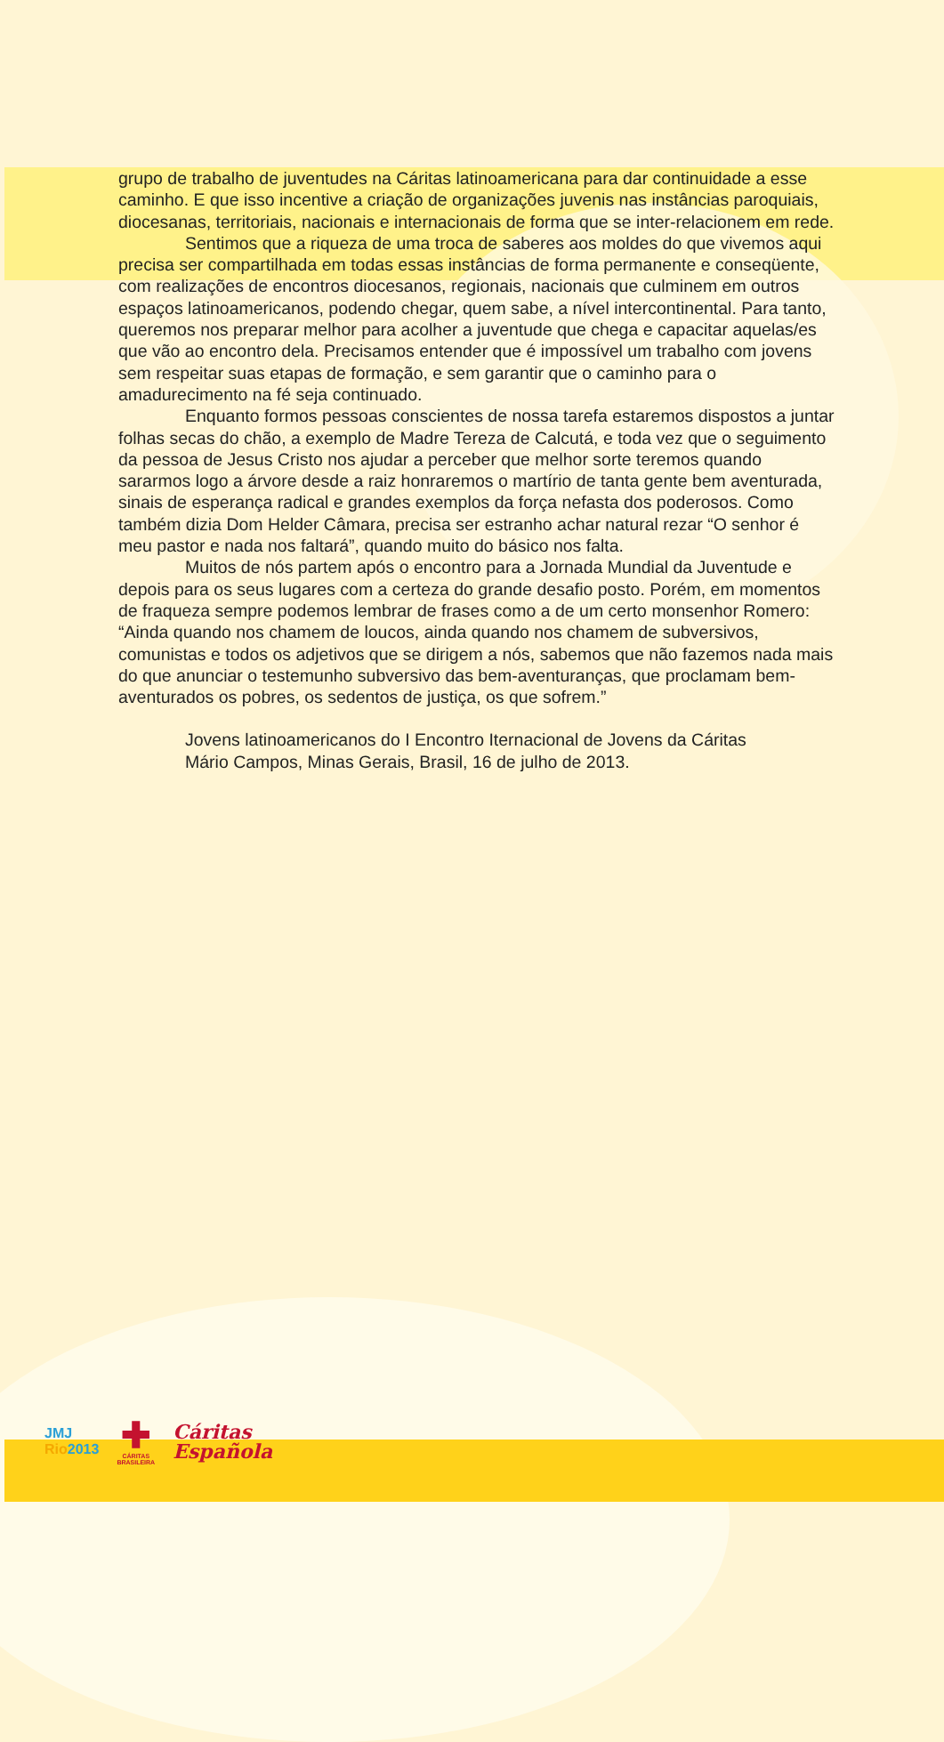grupo de trabalho de juventudes na Cáritas latinoamericana para dar continuidade a esse caminho. E que isso incentive a criação de organizações juvenis nas instâncias paroquiais, diocesanas, territoriais, nacionais e internacionais de forma que se inter-relacionem em rede.
Sentimos que a riqueza de uma troca de saberes aos moldes do que vivemos aqui precisa ser compartilhada em todas essas instâncias de forma permanente e conseqüente, com realizações de encontros diocesanos, regionais, nacionais que culminem em outros espaços latinoamericanos, podendo chegar, quem sabe, a nível intercontinental. Para tanto, queremos nos preparar melhor para acolher a juventude que chega e capacitar aquelas/es que vão ao encontro dela. Precisamos entender que é impossível um trabalho com jovens sem respeitar suas etapas de formação, e sem garantir que o caminho para o amadurecimento na fé seja continuado.
Enquanto formos pessoas conscientes de nossa tarefa estaremos dispostos a juntar folhas secas do chão, a exemplo de Madre Tereza de Calcutá, e toda vez que o seguimento da pessoa de Jesus Cristo nos ajudar a perceber que melhor sorte teremos quando sararmos logo a árvore desde a raiz honraremos o martírio de tanta gente bem aventurada, sinais de esperança radical e grandes exemplos da força nefasta dos poderosos. Como também dizia Dom Helder Câmara, precisa ser estranho achar natural rezar “O senhor é meu pastor e nada nos faltará”, quando muito do básico nos falta.
Muitos de nós partem após o encontro para a Jornada Mundial da Juventude e depois para os seus lugares com a certeza do grande desafio posto. Porém, em momentos de fraqueza sempre podemos lembrar de frases como a de um certo monsenhor Romero: “Ainda quando nos chamem de loucos, ainda quando nos chamem de subversivos, comunistas e todos os adjetivos que se dirigem a nós, sabemos que não fazemos nada mais do que anunciar o testemunho subversivo das bem-aventuranças, que proclamam bem-aventurados os pobres, os sedentos de justiça, os que sofrem.”
Jovens latinoamericanos do I Encontro Iternacional de Jovens da Cáritas
Mário Campos, Minas Gerais, Brasil, 16 de julho de 2013.
JMJ
Rio2013
✚
CÁRITAS
BRASILEIRA
Cáritas
Española